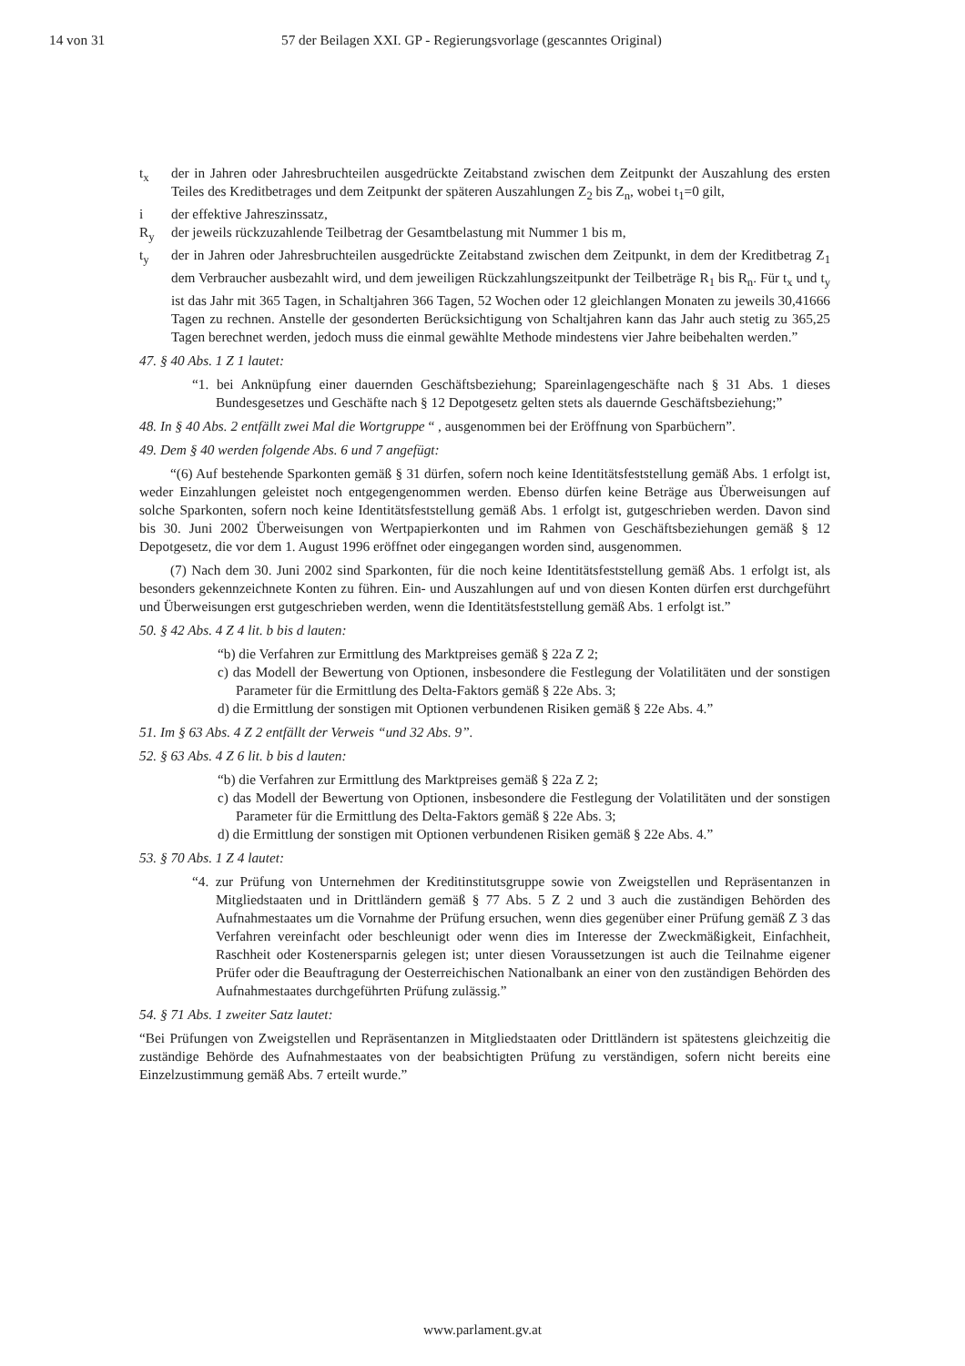14 von 31 57 der Beilagen XXI. GP - Regierungsvorlage (gescanntes Original)
t<sub>x</sub> der in Jahren oder Jahresbruchteilen ausgedrückte Zeitabstand zwischen dem Zeitpunkt der Auszahlung des ersten Teiles des Kreditbetrages und dem Zeitpunkt der späteren Auszahlungen Z<sub>2</sub> bis Z<sub>n</sub>, wobei t<sub>1</sub>=0 gilt,
i der effektive Jahreszinssatz,
R<sub>y</sub> der jeweils rückzuzahlende Teilbetrag der Gesamtbelastung mit Nummer 1 bis m,
t<sub>y</sub> der in Jahren oder Jahresbruchteilen ausgedrückte Zeitabstand zwischen dem Zeitpunkt, in dem der Kreditbetrag Z<sub>1</sub> dem Verbraucher ausbezahlt wird, und dem jeweiligen Rückzahlungszeitpunkt der Teilbeträge R<sub>1</sub> bis R<sub>n</sub>. Für t<sub>x</sub> und t<sub>y</sub> ist das Jahr mit 365 Tagen, in Schaltjahren 366 Tagen, 52 Wochen oder 12 gleichlangen Monaten zu jeweils 30,41666 Tagen zu rechnen. Anstelle der gesonderten Berücksichtigung von Schaltjahren kann das Jahr auch stetig zu 365,25 Tagen berechnet werden, jedoch muss die einmal gewählte Methode mindestens vier Jahre beibehalten werden.”
47. § 40 Abs. 1 Z 1 lautet:
“1. bei Anknüpfung einer dauernden Geschäftsbeziehung; Spareinlagengeschäfte nach § 31 Abs. 1 dieses Bundesgesetzes und Geschäfte nach § 12 Depotgesetz gelten stets als dauernde Geschäfts­beziehung;”
48. In § 40 Abs. 2 entfällt zwei Mal die Wortgruppe “ , ausgenommen bei der Eröffnung von Spar­büchern”.
49. Dem § 40 werden folgende Abs. 6 und 7 angefügt:
“(6) Auf bestehende Sparkonten gemäß § 31 dürfen, sofern noch keine Identitätsfeststellung gemäß Abs. 1 erfolgt ist, weder Einzahlungen geleistet noch entgegengenommen werden. Ebenso dürfen keine Beträge aus Überweisungen auf solche Sparkonten, sofern noch keine Identitätsfeststellung gemäß Abs. 1 erfolgt ist, gutgeschrieben werden. Davon sind bis 30. Juni 2002 Überweisungen von Wertpapierkonten und im Rahmen von Geschäftsbeziehungen gemäß § 12 Depotgesetz, die vor dem 1. August 1996 eröffnet oder eingegangen worden sind, ausgenommen.
(7) Nach dem 30. Juni 2002 sind Sparkonten, für die noch keine Identitätsfeststellung gemäß Abs. 1 erfolgt ist, als besonders gekennzeichnete Konten zu führen. Ein- und Auszahlungen auf und von diesen Konten dürfen erst durchgeführt und Überweisungen erst gutgeschrieben werden, wenn die Identitäts­feststellung gemäß Abs. 1 erfolgt ist.”
50. § 42 Abs. 4 Z 4 lit. b bis d lauten:
“b) die Verfahren zur Ermittlung des Marktpreises gemäß § 22a Z 2;
c) das Modell der Bewertung von Optionen, insbesondere die Festlegung der Volatilitäten und der sonstigen Parameter für die Ermittlung des Delta-Faktors gemäß § 22e Abs. 3;
d) die Ermittlung der sonstigen mit Optionen verbundenen Risiken gemäß § 22e Abs. 4.”
51. Im § 63 Abs. 4 Z 2 entfällt der Verweis “und 32 Abs. 9”.
52. § 63 Abs. 4 Z 6 lit. b bis d lauten:
“b) die Verfahren zur Ermittlung des Marktpreises gemäß § 22a Z 2;
c) das Modell der Bewertung von Optionen, insbesondere die Festlegung der Volatilitäten und der sonstigen Parameter für die Ermittlung des Delta-Faktors gemäß § 22e Abs. 3;
d) die Ermittlung der sonstigen mit Optionen verbundenen Risiken gemäß § 22e Abs. 4.”
53. § 70 Abs. 1 Z 4 lautet:
“4. zur Prüfung von Unternehmen der Kreditinstitutsgruppe sowie von Zweigstellen und Repräsen­tanzen in Mitgliedstaaten und in Drittländern gemäß § 77 Abs. 5 Z 2 und 3 auch die zuständigen Behörden des Aufnahmestaates um die Vornahme der Prüfung ersuchen, wenn dies gegenüber einer Prüfung gemäß Z 3 das Verfahren vereinfacht oder beschleunigt oder wenn dies im Interesse der Zweckmäßigkeit, Einfachheit, Raschheit oder Kostenersparnis gelegen ist; unter diesen Voraussetzungen ist auch die Teilnahme eigener Prüfer oder die Beauftragung der Oester­reichischen Nationalbank an einer von den zuständigen Behörden des Aufnahmestaates durch­geführten Prüfung zulässig.”
54. § 71 Abs. 1 zweiter Satz lautet:
“Bei Prüfungen von Zweigstellen und Repräsentanzen in Mitgliedstaaten oder Drittländern ist spätestens gleichzeitig die zuständige Behörde des Aufnahmestaates von der beabsichtigten Prüfung zu verständigen, sofern nicht bereits eine Einzelzustimmung gemäß Abs. 7 erteilt wurde.”
www.parlament.gv.at